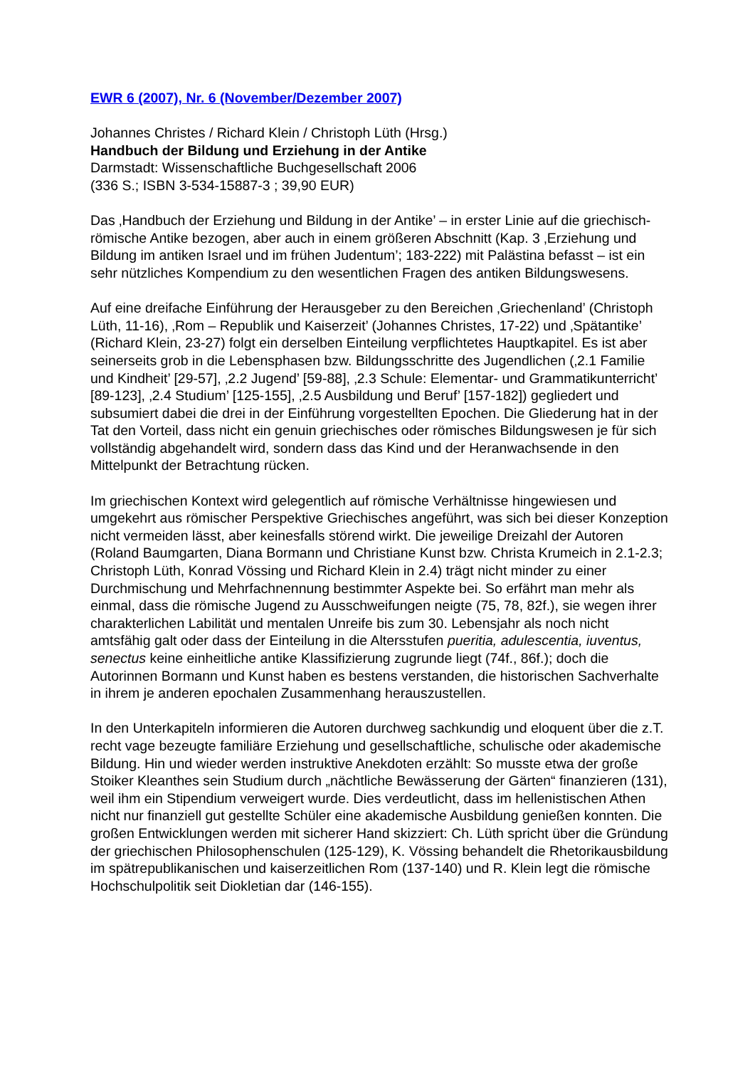EWR 6 (2007), Nr. 6 (November/Dezember 2007)
Johannes Christes / Richard Klein / Christoph Lüth (Hrsg.)
Handbuch der Bildung und Erziehung in der Antike
Darmstadt: Wissenschaftliche Buchgesellschaft 2006
(336 S.; ISBN 3-534-15887-3 ; 39,90 EUR)
Das ‚Handbuch der Erziehung und Bildung in der Antike’ – in erster Linie auf die griechisch-römische Antike bezogen, aber auch in einem größeren Abschnitt (Kap. 3 ‚Erziehung und Bildung im antiken Israel und im frühen Judentum’; 183-222) mit Palästina befasst – ist ein sehr nützliches Kompendium zu den wesentlichen Fragen des antiken Bildungswesens.
Auf eine dreifache Einführung der Herausgeber zu den Bereichen ‚Griechenland’ (Christoph Lüth, 11-16), ‚Rom – Republik und Kaiserzeit’ (Johannes Christes, 17-22) und ‚Spätantike’ (Richard Klein, 23-27) folgt ein derselben Einteilung verpflichtetes Hauptkapitel. Es ist aber seinerseits grob in die Lebensphasen bzw. Bildungsschritte des Jugendlichen (‚2.1 Familie und Kindheit’ [29-57], ‚2.2 Jugend’ [59-88], ‚2.3 Schule: Elementar- und Grammatikunterricht’ [89-123], ‚2.4 Studium’ [125-155], ‚2.5 Ausbildung und Beruf’ [157-182]) gegliedert und subsumiert dabei die drei in der Einführung vorgestellten Epochen. Die Gliederung hat in der Tat den Vorteil, dass nicht ein genuin griechisches oder römisches Bildungswesen je für sich vollständig abgehandelt wird, sondern dass das Kind und der Heranwachsende in den Mittelpunkt der Betrachtung rücken.
Im griechischen Kontext wird gelegentlich auf römische Verhältnisse hingewiesen und umgekehrt aus römischer Perspektive Griechisches angeführt, was sich bei dieser Konzeption nicht vermeiden lässt, aber keinesfalls störend wirkt. Die jeweilige Dreizahl der Autoren (Roland Baumgarten, Diana Bormann und Christiane Kunst bzw. Christa Krumeich in 2.1-2.3; Christoph Lüth, Konrad Vössing und Richard Klein in 2.4) trägt nicht minder zu einer Durchmischung und Mehrfachnennung bestimmter Aspekte bei. So erfährt man mehr als einmal, dass die römische Jugend zu Ausschweifungen neigte (75, 78, 82f.), sie wegen ihrer charakterlichen Labilität und mentalen Unreife bis zum 30. Lebensjahr als noch nicht amtsfähig galt oder dass der Einteilung in die Altersstufen pueritia, adulescentia, iuventus, senectus keine einheitliche antike Klassifizierung zugrunde liegt (74f., 86f.); doch die Autorinnen Bormann und Kunst haben es bestens verstanden, die historischen Sachverhalte in ihrem je anderen epochalen Zusammenhang herauszustellen.
In den Unterkapiteln informieren die Autoren durchweg sachkundig und eloquent über die z.T. recht vage bezeugte familiäre Erziehung und gesellschaftliche, schulische oder akademische Bildung. Hin und wieder werden instruktive Anekdoten erzählt: So musste etwa der große Stoiker Kleanthes sein Studium durch „nächtliche Bewässerung der Gärten“ finanzieren (131), weil ihm ein Stipendium verweigert wurde. Dies verdeutlicht, dass im hellenistischen Athen nicht nur finanziell gut gestellte Schüler eine akademische Ausbildung genießen konnten. Die großen Entwicklungen werden mit sicherer Hand skizziert: Ch. Lüth spricht über die Gründung der griechischen Philosophenschulen (125-129), K. Vössing behandelt die Rhetorikausbildung im spätrepublikanischen und kaiserzeitlichen Rom (137-140) und R. Klein legt die römische Hochschulpolitik seit Diokletian dar (146-155).